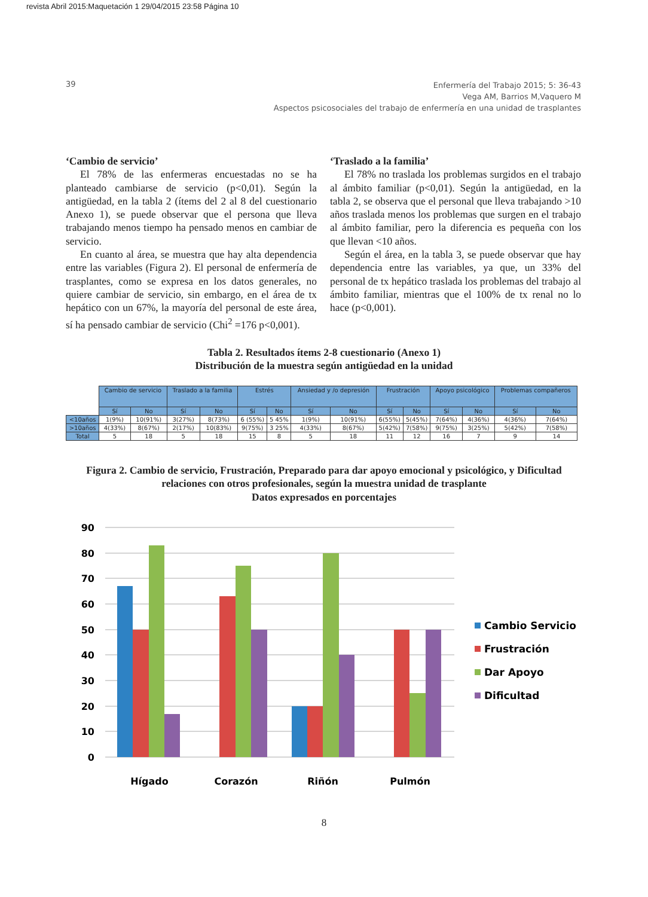revista Abril 2015:Maquetación 1 29/04/2015 23:58 Página 10
39
Enfermería del Trabajo 2015; 5: 36-43
Vega AM, Barrios M,Vaquero M
Aspectos psicosociales del trabajo de enfermería en una unidad de trasplantes
‘Cambio de servicio’
El 78% de las enfermeras encuestadas no se ha planteado cambiarse de servicio (p<0,01). Según la antigüedad, en la tabla 2 (ítems del 2 al 8 del cuestionario Anexo 1), se puede observar que el persona que lleva trabajando menos tiempo ha pensado menos en cambiar de servicio.
En cuanto al área, se muestra que hay alta dependencia entre las variables (Figura 2). El personal de enfermería de trasplantes, como se expresa en los datos generales, no quiere cambiar de servicio, sin embargo, en el área de tx hepático con un 67%, la mayoría del personal de este área, sí ha pensado cambiar de servicio (Chi<sup>2</sup> =176 p<0,001).
‘Traslado a la familia’
El 78% no traslada los problemas surgidos en el trabajo al ámbito familiar (p<0,01). Según la antigüedad, en la tabla 2, se observa que el personal que lleva trabajando >10 años traslada menos los problemas que surgen en el trabajo al ámbito familiar, pero la diferencia es pequeña con los que llevan <10 años.
Según el área, en la tabla 3, se puede observar que hay dependencia entre las variables, ya que, un 33% del personal de tx hepático traslada los problemas del trabajo al ámbito familiar, mientras que el 100% de tx renal no lo hace (p<0,001).
Tabla 2. Resultados ítems 2-8 cuestionario (Anexo 1)
Distribución de la muestra según antigüedad en la unidad
| | Cambio de servicio | | Traslado a la familia | | Estrés | | Ansiedad y /o depresión | | Frustración | | Apoyo psicológico | | Problemas compañeros | |
| | Sí | No | Sí | No | Sí | No | Sí | No | Sí | No | Sí | No | Sí | No |
| <10años | 1(9%) | 10(91%) | 3(27%) | 8(73%) | 6 (55%) | 5 45% | 1(9%) | 10(91%) | 6(55%) | 5(45%) | 7(64%) | 4(36%) | 4(36%) | 7(64%) |
| >10años | 4(33%) | 8(67%) | 2(17%) | 10(83%) | 9(75%) | 3 25% | 4(33%) | 8(67%) | 5(42%) | 7(58%) | 9(75%) | 3(25%) | 5(42%) | 7(58%) |
| Total | 5 | 18 | 5 | 18 | 15 | 8 | 5 | 18 | 11 | 12 | 16 | 7 | 9 | 14 |
Figura 2. Cambio de servicio, Frustración, Preparado para dar apoyo emocional y psicológico, y Dificultad
relaciones con otros profesionales, según la muestra unidad de trasplante
Datos expresados en porcentajes
90
80
70
60
50
40
30
20
10
0
Hígado
Corazón
Riñón
Pulmón
Cambio Servicio
Frustración
Dar Apoyo
Dificultad
8